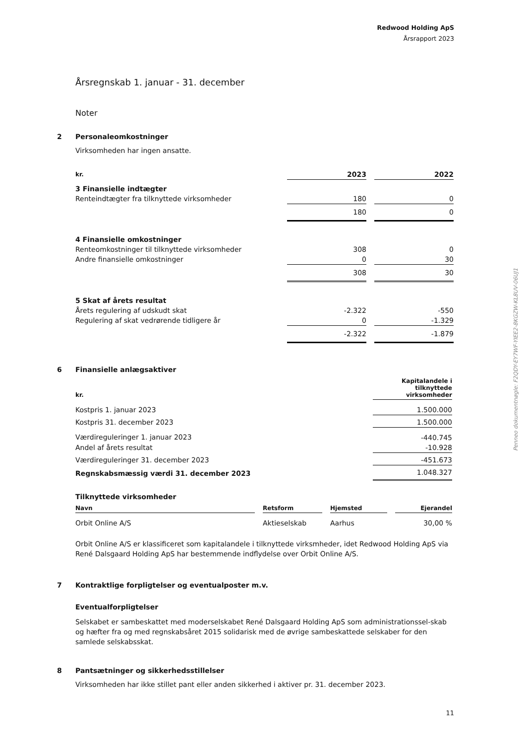Redwood Holding ApS
Årsrapport 2023
Årsregnskab 1. januar - 31. december
Noter
2 Personaleomkostninger
Virksomheden har ingen ansatte.
| kr. | 2023 | | 2022 |
| --- | --- | --- | --- |
| 3 Finansielle indtægter | | | |
| Renteindtægter fra tilknyttede virksomheder | 180 | | 0 |
| | 180 | | 0 |
| 4 Finansielle omkostninger | | | |
| Renteomkostninger til tilknyttede virksomheder | 308 | | 0 |
| Andre finansielle omkostninger | 0 | | 30 |
| | 308 | | 30 |
| 5 Skat af årets resultat | | | |
| Årets regulering af udskudt skat | -2.322 | | -550 |
| Regulering af skat vedrørende tidligere år | 0 | | -1.329 |
| | -2.322 | | -1.879 |
6 Finansielle anlægsaktiver
| kr. | Kapitalandele i tilknyttede virksomheder |
| --- | --- |
| Kostpris 1. januar 2023 | 1.500.000 |
| Kostpris 31. december 2023 | 1.500.000 |
| Værdireguleringer 1. januar 2023 | -440.745 |
| Andel af årets resultat | -10.928 |
| Værdireguleringer 31. december 2023 | -451.673 |
| Regnskabsmæssig værdi 31. december 2023 | 1.048.327 |
Tilknyttede virksomheder
| Navn | | Retsform | | Hjemsted | | Ejerandel |
| --- | --- | --- | --- | --- | --- | --- |
| Orbit Online A/S | | Aktieselskab | | Aarhus | | 30,00 % |
Orbit Online A/S er klassificeret som kapitalandele i tilknyttede virksmheder, idet Redwood Holding ApS via René Dalsgaard Holding ApS har bestemmende indflydelse over Orbit Online A/S.
7 Kontraktlige forpligtelser og eventualposter m.v.
Eventualforpligtelser
Selskabet er sambeskattet med moderselskabet René Dalsgaard Holding ApS som administrationssel-skab og hæfter fra og med regnskabsåret 2015 solidarisk med de øvrige sambeskattede selskaber for den samlede selskabsskat.
8 Pantsætninger og sikkerhedsstillelser
Virksomheden har ikke stillet pant eller anden sikkerhed i aktiver pr. 31. december 2023.
Penneo dokumentnøgle: F2QDY-EY7WF-YIEE2-8KGZW-KL8UV-06UJ1
11